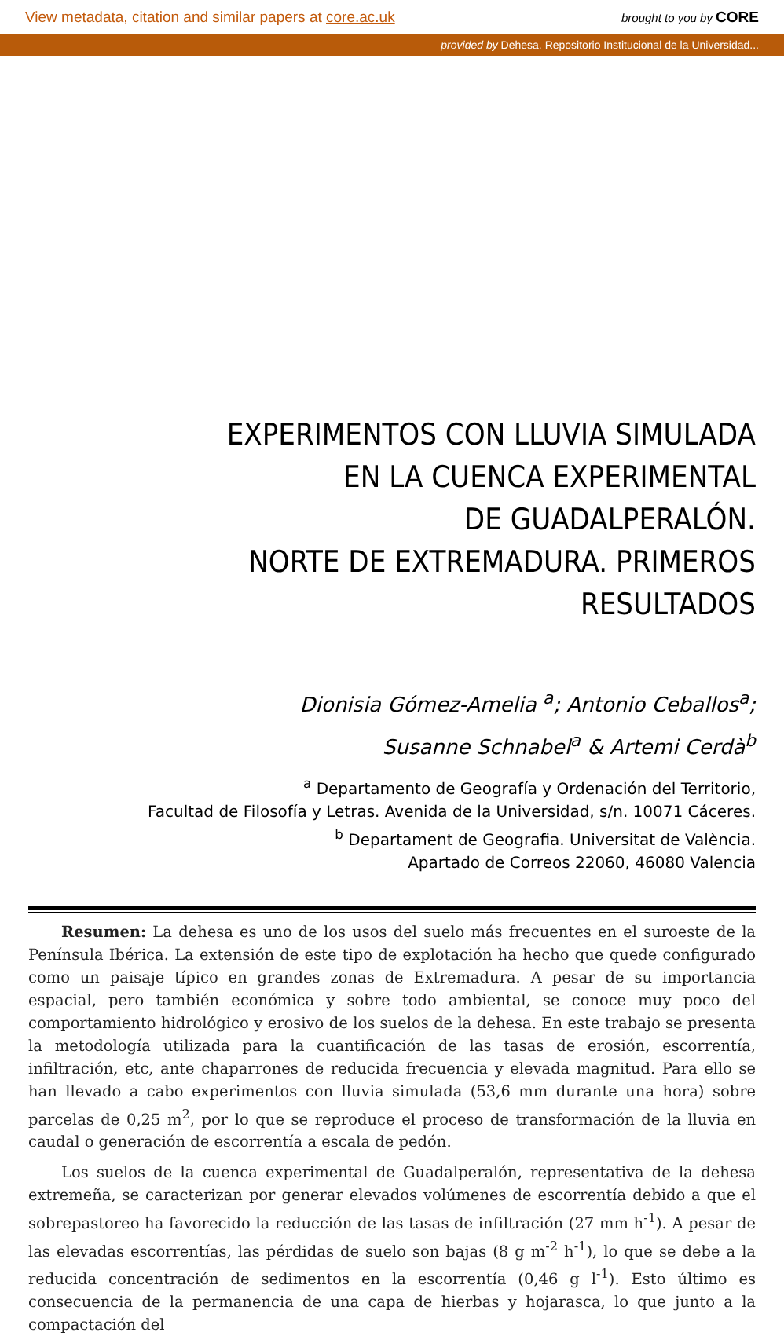View metadata, citation and similar papers at core.ac.uk brought to you by CORE
provided by Dehesa. Repositorio Institucional de la Universidad...
EXPERIMENTOS CON LLUVIA SIMULADA
EN LA CUENCA EXPERIMENTAL
DE GUADALPERALÓN.
NORTE DE EXTREMADURA. PRIMEROS RESULTADOS
Dionisia Gómez-Amelia <sup>a</sup>; Antonio Ceballos<sup>a</sup>;
Susanne Schnabel<sup>a</sup> & Artemi Cerdà<sup>b</sup>
<sup>a</sup> Departamento de Geografía y Ordenación del Territorio,
Facultad de Filosofía y Letras. Avenida de la Universidad, s/n. 10071 Cáceres.
<sup>b</sup> Departament de Geografia. Universitat de València.
Apartado de Correos 22060, 46080 Valencia
Resumen: La dehesa es uno de los usos del suelo más frecuentes en el suroeste de la Península Ibérica. La extensión de este tipo de explotación ha hecho que quede configurado como un paisaje típico en grandes zonas de Extremadura. A pesar de su importancia espacial, pero también económica y sobre todo ambiental, se conoce muy poco del comportamiento hidrológico y erosivo de los suelos de la dehesa. En este trabajo se presenta la metodología utilizada para la cuantificación de las tasas de erosión, escorrentía, infiltración, etc, ante chaparrones de reducida frecuencia y elevada magnitud. Para ello se han llevado a cabo experimentos con lluvia simulada (53,6 mm durante una hora) sobre parcelas de 0,25 m<sup>2</sup>, por lo que se reproduce el proceso de transformación de la lluvia en caudal o generación de escorrentía a escala de pedón.
Los suelos de la cuenca experimental de Guadalperalón, representativa de la dehesa extremeña, se caracterizan por generar elevados volúmenes de escorrentía debido a que el sobrepastoreo ha favorecido la reducción de las tasas de infiltración (27 mm h<sup>-1</sup>). A pesar de las elevadas escorrentías, las pérdidas de suelo son bajas (8 g m<sup>-2</sup> h<sup>-1</sup>), lo que se debe a la reducida concentración de sedimentos en la escorrentía (0,46 g l<sup>-1</sup>). Esto último es consecuencia de la permanencia de una capa de hierbas y hojarasca, lo que junto a la compactación del